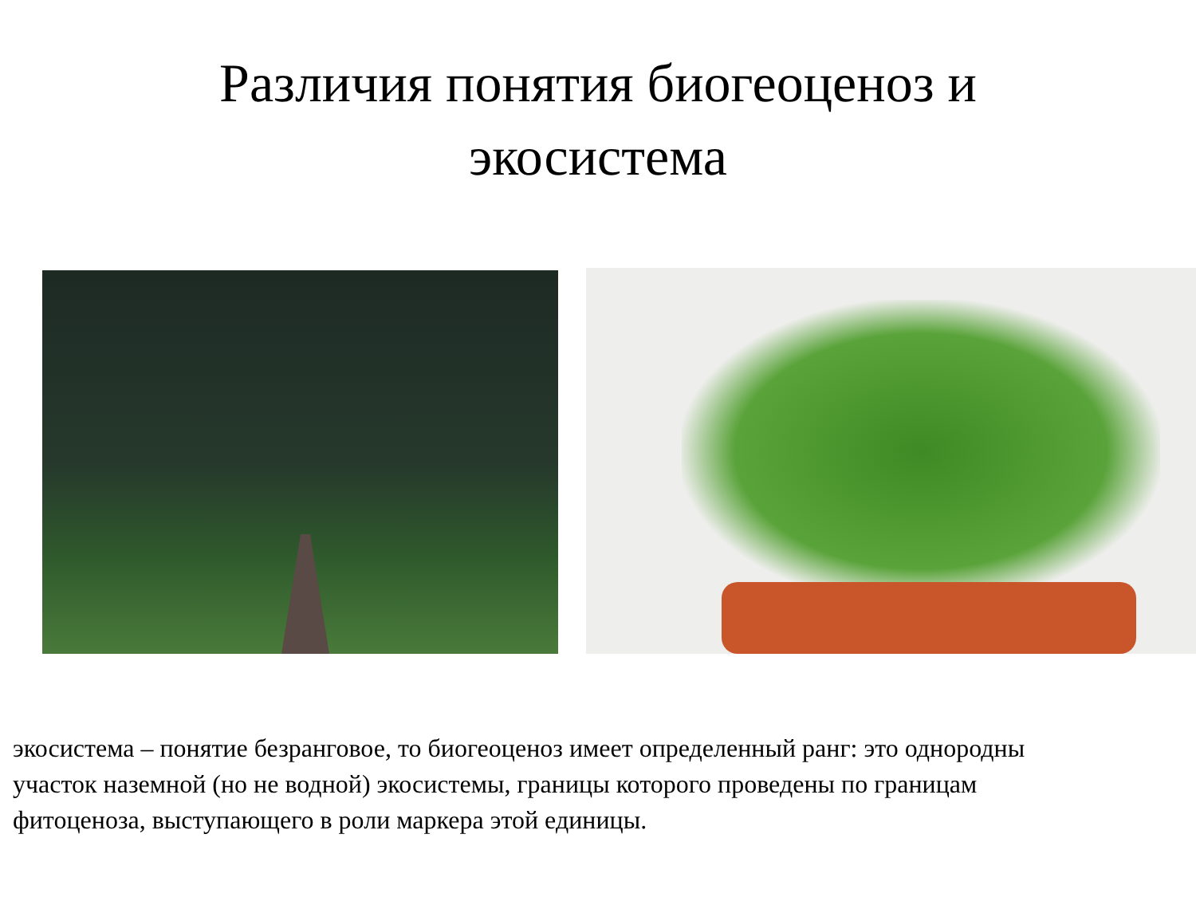Различия понятия биогеоценоз и
экосистема
экосистема – понятие безранговое, то биогеоценоз имеет определенный ранг: это однородны
участок наземной (но не водной) экосистемы, границы которого проведены по границам
фитоценоза, выступающего в роли маркера этой единицы.